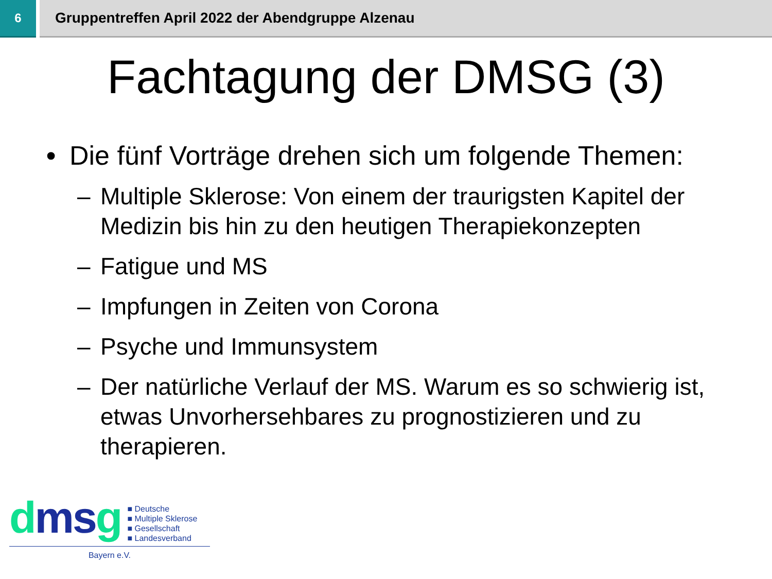6
Gruppentreffen April 2022 der Abendgruppe Alzenau
Fachtagung der DMSG (3)
• Die fünf Vorträge drehen sich um folgende Themen:
– Multiple Sklerose: Von einem der traurigsten Kapitel der Medizin bis hin zu den heutigen Therapiekonzepten
– Fatigue und MS
– Impfungen in Zeiten von Corona
– Psyche und Immunsystem
– Der natürliche Verlauf der MS. Warum es so schwierig ist, etwas Unvorhersehbares zu prognostizieren und zu therapieren.
dmsg
■ Deutsche
■ Multiple Sklerose
■ Gesellschaft
■ Landesverband
Bayern e.V.